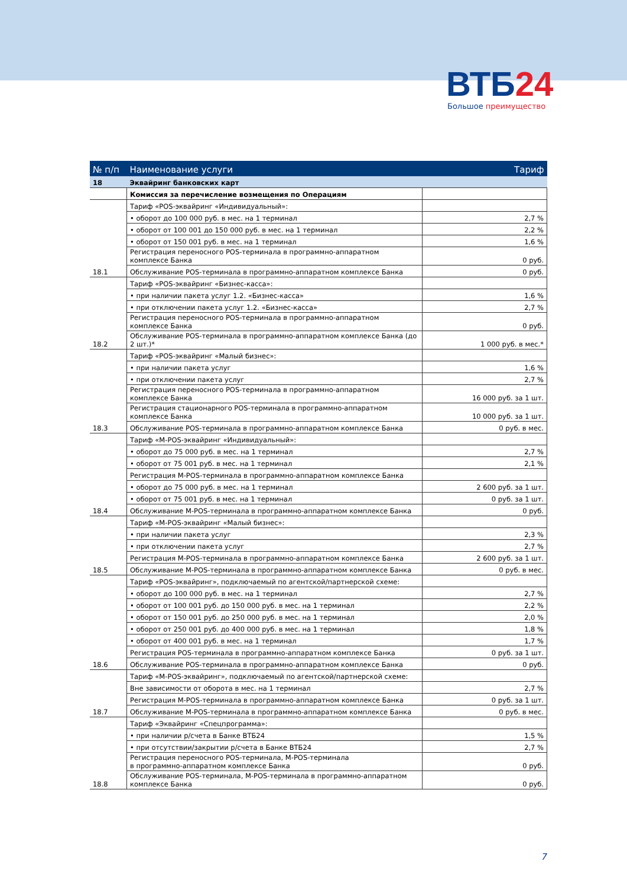ВТБ24
Большое преимущество
| № п/п | Наименование услуги | Тариф |
| --- | --- | --- |
| 18 | Эквайринг банковских карт | |
| | Комиссия за перечисление возмещения по Операциям | |
| | Тариф «POS-эквайринг «Индивидуальный»: | |
| | • оборот до 100 000 руб. в мес. на 1 терминал | 2,7 % |
| | • оборот от 100 001 до 150 000 руб. в мес. на 1 терминал | 2,2 % |
| | • оборот от 150 001 руб. в мес. на 1 терминал | 1,6 % |
| | Регистрация переносного POS-терминала в программно-аппаратном комплексе Банка | 0 руб. |
| 18.1 | Обслуживание POS-терминала в программно-аппаратном комплексе Банка | 0 руб. |
| | Тариф «POS-эквайринг «Бизнес-касса»: | |
| | • при наличии пакета услуг 1.2. «Бизнес-касса» | 1,6 % |
| | • при отключении пакета услуг 1.2. «Бизнес-касса» | 2,7 % |
| | Регистрация переносного POS-терминала в программно-аппаратном комплексе Банка | 0 руб. |
| 18.2 | Обслуживание POS-терминала в программно-аппаратном комплексе Банка (до 2 шт.)* | 1 000 руб. в мес.* |
| | Тариф «POS-эквайринг «Малый бизнес»: | |
| | • при наличии пакета услуг | 1,6 % |
| | • при отключении пакета услуг | 2,7 % |
| | Регистрация переносного POS-терминала в программно-аппаратном комплексе Банка | 16 000 руб. за 1 шт. |
| | Регистрация стационарного POS-терминала в программно-аппаратном комплексе Банка | 10 000 руб. за 1 шт. |
| 18.3 | Обслуживание POS-терминала в программно-аппаратном комплексе Банка | 0 руб. в мес. |
| | Тариф «M-POS-эквайринг «Индивидуальный»: | |
| | • оборот до 75 000 руб. в мес. на 1 терминал | 2,7 % |
| | • оборот от 75 001 руб. в мес. на 1 терминал | 2,1 % |
| | Регистрация M-POS-терминала в программно-аппаратном комплексе Банка | |
| | • оборот до 75 000 руб. в мес. на 1 терминал | 2 600 руб. за 1 шт. |
| | • оборот от 75 001 руб. в мес. на 1 терминал | 0 руб. за 1 шт. |
| 18.4 | Обслуживание M-POS-терминала в программно-аппаратном комплексе Банка | 0 руб. |
| | Тариф «M-POS-эквайринг «Малый бизнес»: | |
| | • при наличии пакета услуг | 2,3 % |
| | • при отключении пакета услуг | 2,7 % |
| | Регистрация M-POS-терминала в программно-аппаратном комплексе Банка | 2 600 руб. за 1 шт. |
| 18.5 | Обслуживание M-POS-терминала в программно-аппаратном комплексе Банка | 0 руб. в мес. |
| | Тариф «POS-эквайринг», подключаемый по агентской/партнерской схеме: | |
| | • оборот до 100 000 руб. в мес. на 1 терминал | 2,7 % |
| | • оборот от 100 001 руб. до 150 000 руб. в мес. на 1 терминал | 2,2 % |
| | • оборот от 150 001 руб. до 250 000 руб. в мес. на 1 терминал | 2,0 % |
| | • оборот от 250 001 руб. до 400 000 руб. в мес. на 1 терминал | 1,8 % |
| | • оборот от 400 001 руб. в мес. на 1 терминал | 1,7 % |
| | Регистрация POS-терминала в программно-аппаратном комплексе Банка | 0 руб. за 1 шт. |
| 18.6 | Обслуживание POS-терминала в программно-аппаратном комплексе Банка | 0 руб. |
| | Тариф «M-POS-эквайринг», подключаемый по агентской/партнерской схеме: | |
| | Вне зависимости от оборота в мес. на 1 терминал | 2,7 % |
| | Регистрация M-POS-терминала в программно-аппаратном комплексе Банка | 0 руб. за 1 шт. |
| 18.7 | Обслуживание M-POS-терминала в программно-аппаратном комплексе Банка | 0 руб. в мес. |
| | Тариф «Эквайринг «Спецпрограмма»: | |
| | • при наличии р/счета в Банке ВТБ24 | 1,5 % |
| | • при отсутствии/закрытии р/счета в Банке ВТБ24 | 2,7 % |
| | Регистрация переносного POS-терминала, M-POS-терминала в программно-аппаратном комплексе Банка | 0 руб. |
| 18.8 | Обслуживание POS-терминала, M-POS-терминала в программно-аппаратном комплексе Банка | 0 руб. |
7